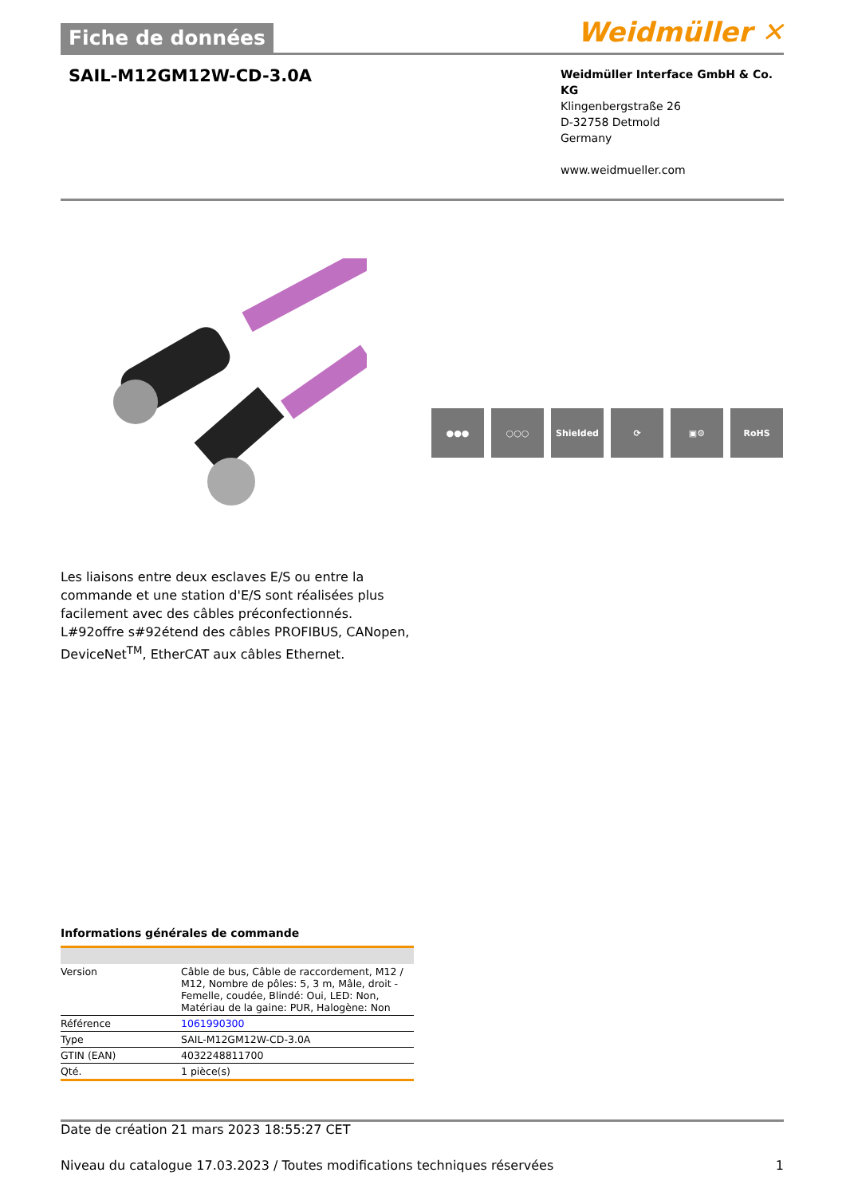Fiche de données
Weidmüller ✕
SAIL-M12GM12W-CD-3.0A
Weidmüller Interface GmbH & Co. KG
Klingenbergstraße 26
D-32758 Detmold
Germany
www.weidmueller.com
●●● ○○○ Shielded ⟳ ▣⚙ RoHS
Les liaisons entre deux esclaves E/S ou entre la commande et une station d'E/S sont réalisées plus facilement avec des câbles préconfectionnés. L#92offre s#92étend des câbles PROFIBUS, CANopen, DeviceNet<sup>TM</sup>, EtherCAT aux câbles Ethernet.
Informations générales de commande
| Version | Câble de bus, Câble de raccordement, M12 / M12, Nombre de pôles: 5, 3 m, Mâle, droit - Femelle, coudée, Blindé: Oui, LED: Non, Matériau de la gaine: PUR, Halogène: Non |
| Référence | 1061990300 |
| Type | SAIL-M12GM12W-CD-3.0A |
| GTIN (EAN) | 4032248811700 |
| Qté. | 1 pièce(s) |
Date de création 21 mars 2023 18:55:27 CET
Niveau du catalogue 17.03.2023 / Toutes modifications techniques réservées 1